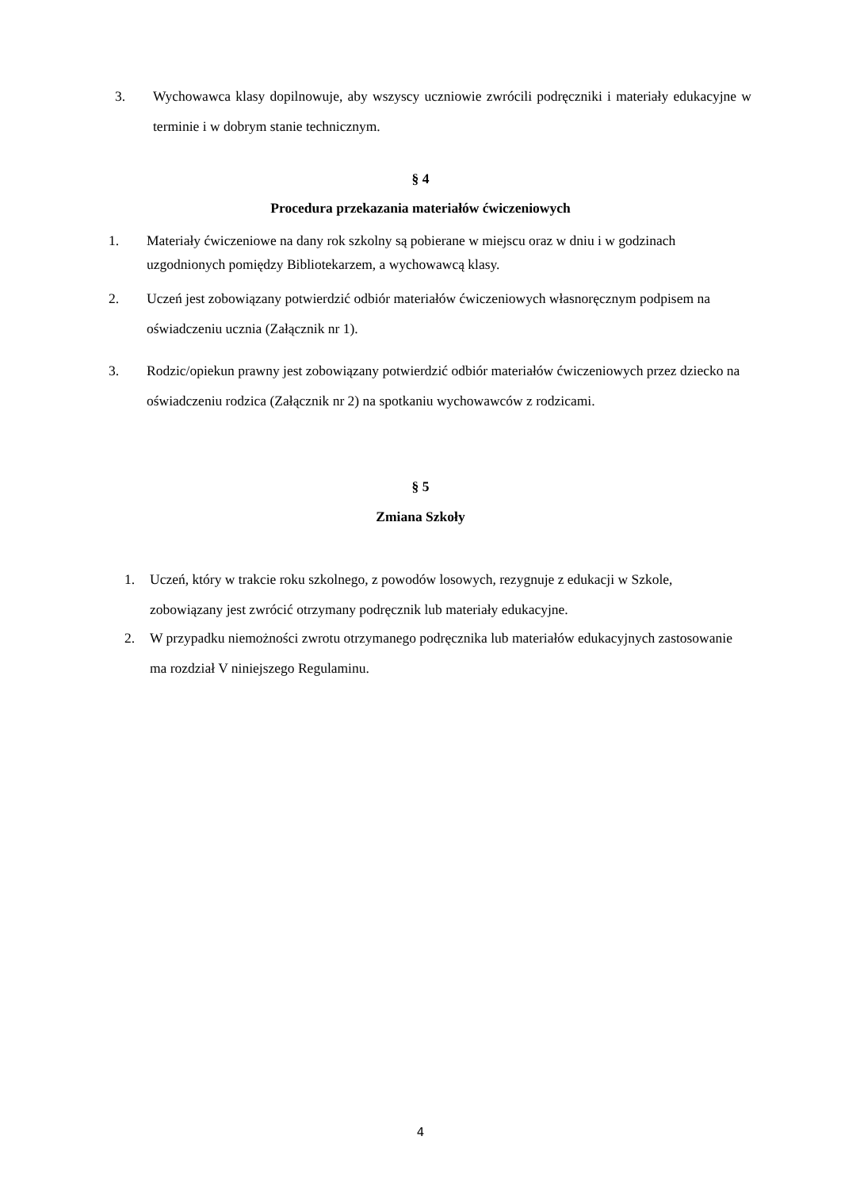3. Wychowawca klasy dopilnowuje, aby wszyscy uczniowie zwrócili podręczniki i materiały edukacyjne w terminie i w dobrym stanie technicznym.
§ 4
Procedura przekazania materiałów ćwiczeniowych
1. Materiały ćwiczeniowe na dany rok szkolny są pobierane w miejscu oraz w dniu i w godzinach uzgodnionych pomiędzy Bibliotekarzem, a wychowawcą klasy.
2. Uczeń jest zobowiązany potwierdzić odbiór materiałów ćwiczeniowych własnoręcznym podpisem na oświadczeniu ucznia (Załącznik nr 1).
3. Rodzic/opiekun prawny jest zobowiązany potwierdzić odbiór materiałów ćwiczeniowych przez dziecko na oświadczeniu rodzica (Załącznik nr 2) na spotkaniu wychowawców z rodzicami.
§ 5
Zmiana Szkoły
1. Uczeń, który w trakcie roku szkolnego, z powodów losowych, rezygnuje z edukacji w Szkole, zobowiązany jest zwrócić otrzymany podręcznik lub materiały edukacyjne.
2. W przypadku niemożności zwrotu otrzymanego podręcznika lub materiałów edukacyjnych zastosowanie ma rozdział V niniejszego Regulaminu.
4